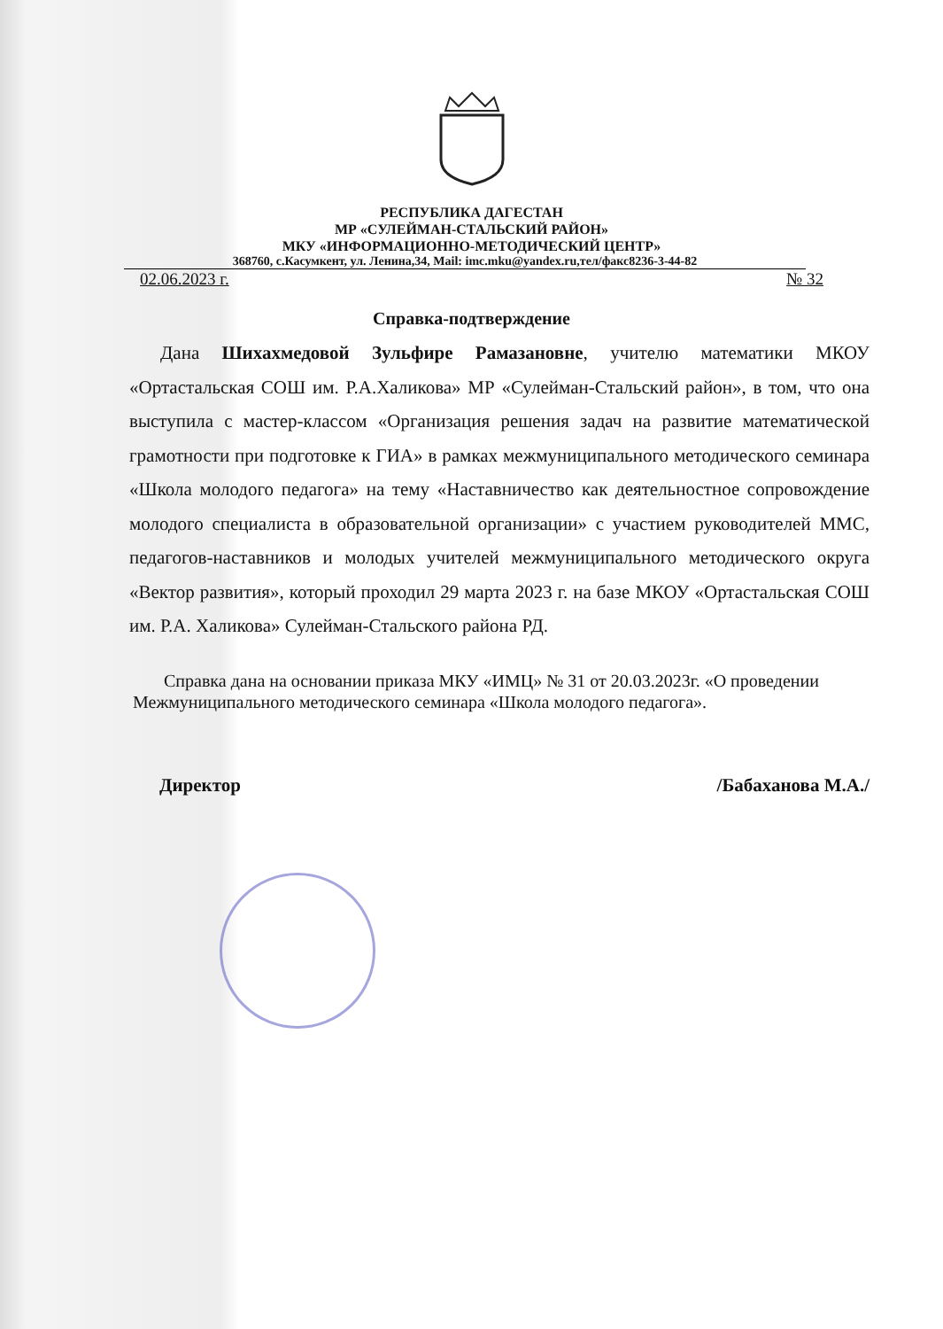РЕСПУБЛИКА ДАГЕСТАН
МР «СУЛЕЙМАН-СТАЛЬСКИЙ РАЙОН»
МКУ «ИНФОРМАЦИОННО-МЕТОДИЧЕСКИЙ ЦЕНТР»
368760, с.Касумкент, ул. Ленина,34, Mail: imc.mku@yandex.ru,тел/факс8236-3-44-82
02.06.2023 г. № 32
Справка-подтверждение
Дана Шихахмедовой Зульфире Рамазановне, учителю математики МКОУ «Ортастальская СОШ им. Р.А.Халикова» МР «Сулейман-Стальский район», в том, что она выступила с мастер-классом «Организация решения задач на развитие математической грамотности при подготовке к ГИА» в рамках межмуниципального методического семинара «Школа молодого педагога» на тему «Наставничество как деятельностное сопровождение молодого специалиста в образовательной организации» с участием руководителей ММС, педагогов-наставников и молодых учителей межмуниципального методического округа «Вектор развития», который проходил 29 марта 2023 г. на базе МКОУ «Ортастальская СОШ им. Р.А. Халикова» Сулейман-Стальского района РД.
Справка дана на основании приказа МКУ «ИМЦ» № 31 от 20.03.2023г. «О проведении Межмуниципального методического семинара «Школа молодого педагога».
Директор /Бабаханова М.А./